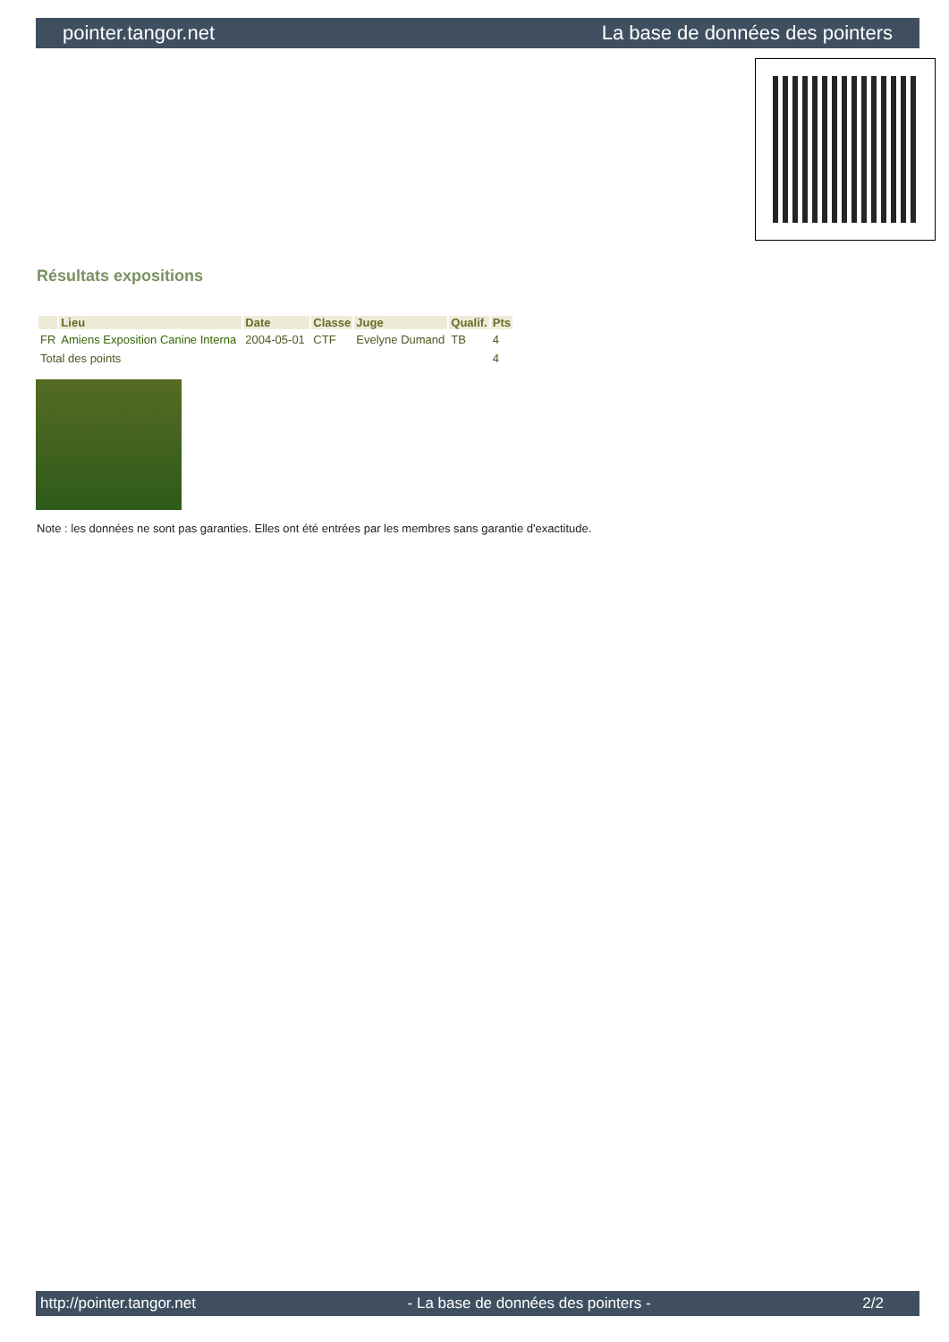pointer.tangor.net La base de données des pointers
Résultats expositions
| | Lieu | Date | Classe | Juge | Qualif. | Pts |
| --- | --- | --- | --- | --- | --- | --- |
| FR | Amiens Exposition Canine Interna | 2004-05-01 | CTF | Evelyne Dumand | TB | 4 |
| Total des points | | | | | | 4 |
Note : les données ne sont pas garanties. Elles ont été entrées par les membres sans garantie d'exactitude.
http://pointer.tangor.net - La base de données des pointers - 2/2